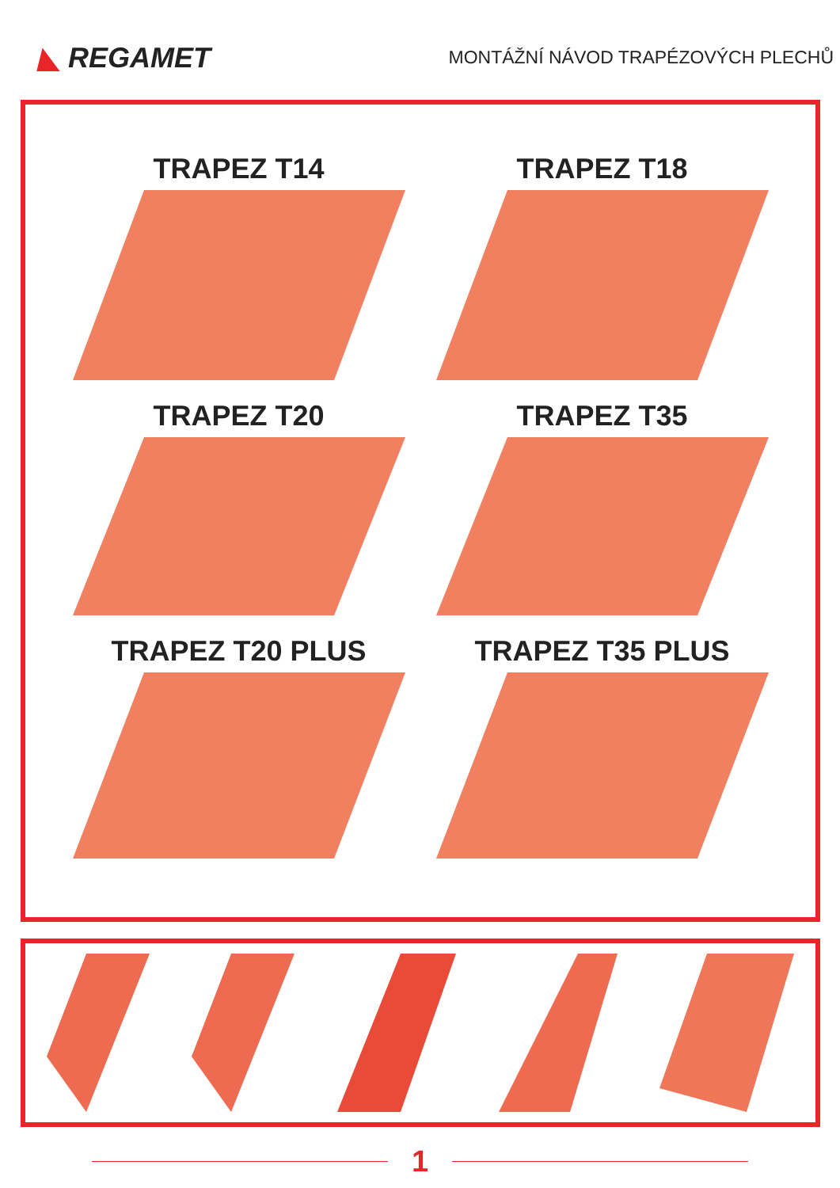◣ REGAMET
MONTÁŽNÍ NÁVOD TRAPÉZOVÝCH PLECHŮ
TRAPEZ T14
TRAPEZ T18
TRAPEZ T20
TRAPEZ T35
TRAPEZ T20 PLUS
TRAPEZ T35 PLUS
1